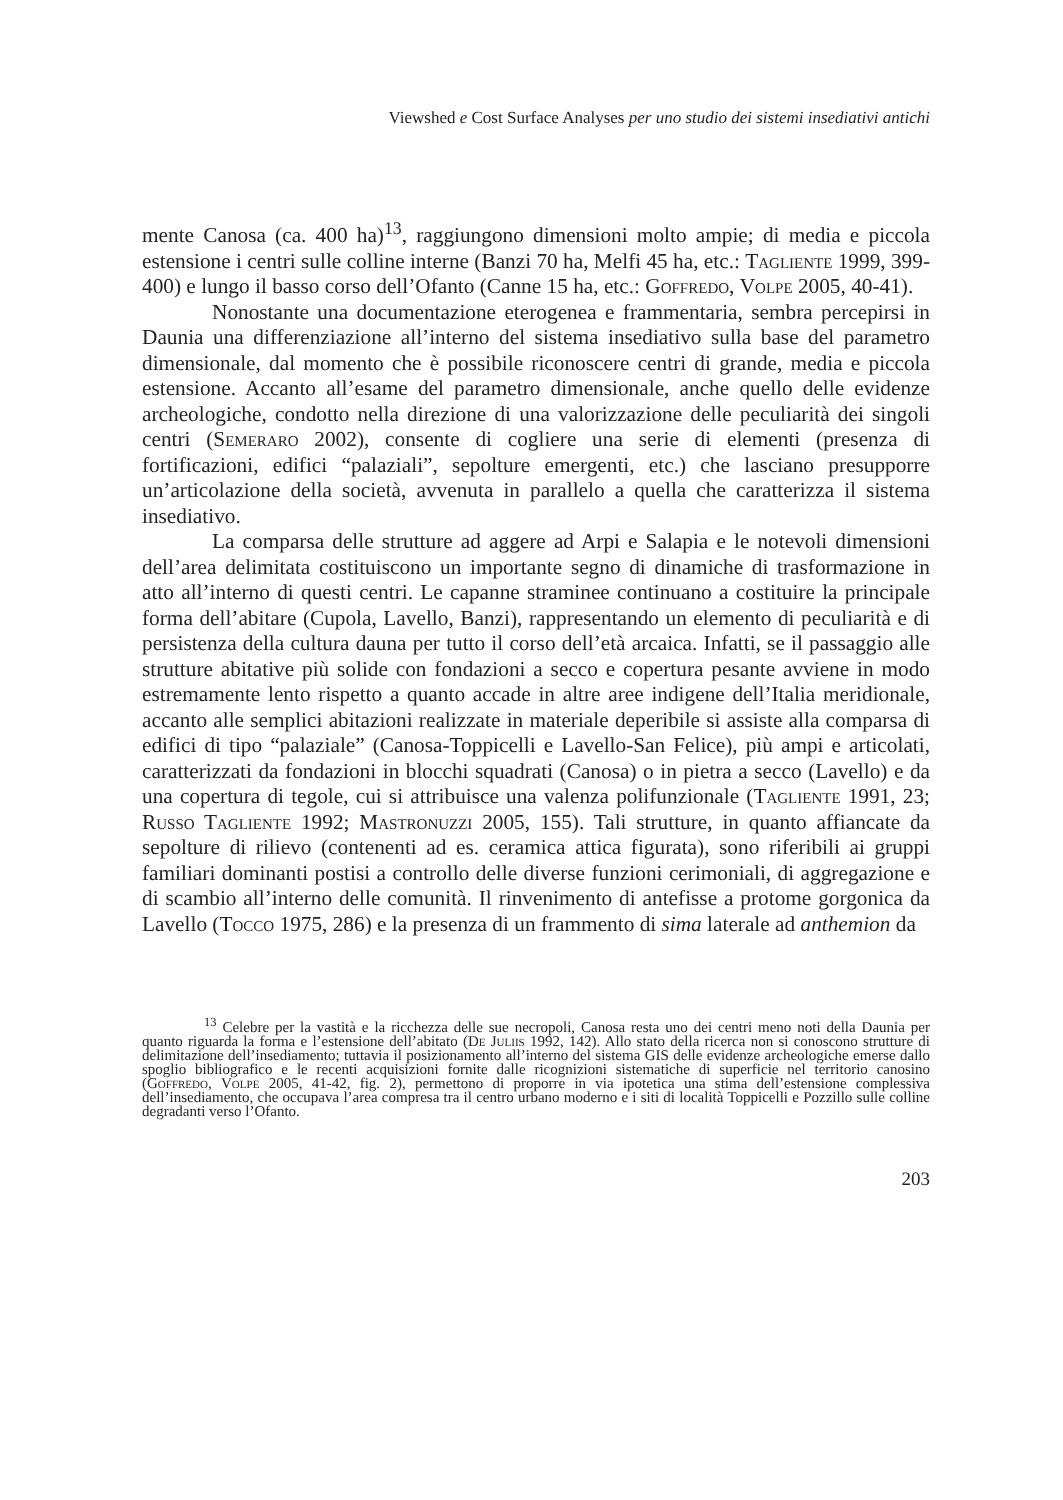Viewshed e Cost Surface Analyses per uno studio dei sistemi insediativi antichi
mente Canosa (ca. 400 ha)<sup>13</sup>, raggiungono dimensioni molto ampie; di media e piccola estensione i centri sulle colline interne (Banzi 70 ha, Melfi 45 ha, etc.: Tagliente 1999, 399-400) e lungo il basso corso dell’Ofanto (Canne 15 ha, etc.: Goffredo, Volpe 2005, 40-41).
Nonostante una documentazione eterogenea e frammentaria, sembra percepirsi in Daunia una differenziazione all’interno del sistema insediativo sulla base del parametro dimensionale, dal momento che è possibile riconoscere centri di grande, media e piccola estensione. Accanto all’esame del parametro dimensionale, anche quello delle evidenze archeologiche, condotto nella direzione di una valorizzazione delle peculiarità dei singoli centri (Semeraro 2002), consente di cogliere una serie di elementi (presenza di fortificazioni, edifici “palaziali”, sepolture emergenti, etc.) che lasciano presupporre un’articolazione della società, avvenuta in parallelo a quella che caratterizza il sistema insediativo.
La comparsa delle strutture ad aggere ad Arpi e Salapia e le notevoli dimensioni dell’area delimitata costituiscono un importante segno di dinamiche di trasformazione in atto all’interno di questi centri. Le capanne straminee continuano a costituire la principale forma dell’abitare (Cupola, Lavello, Banzi), rappresentando un elemento di peculiarità e di persistenza della cultura dauna per tutto il corso dell’età arcaica. Infatti, se il passaggio alle strutture abitative più solide con fondazioni a secco e copertura pesante avviene in modo estremamente lento rispetto a quanto accade in altre aree indigene dell’Italia meridionale, accanto alle semplici abitazioni realizzate in materiale deperibile si assiste alla comparsa di edifici di tipo “palaziale” (Canosa-Toppicelli e Lavello-San Felice), più ampi e articolati, caratterizzati da fondazioni in blocchi squadrati (Canosa) o in pietra a secco (Lavello) e da una copertura di tegole, cui si attribuisce una valenza polifunzionale (Tagliente 1991, 23; Russo Tagliente 1992; Mastronuzzi 2005, 155). Tali strutture, in quanto affiancate da sepolture di rilievo (contenenti ad es. ceramica attica figurata), sono riferibili ai gruppi familiari dominanti postisi a controllo delle diverse funzioni cerimoniali, di aggregazione e di scambio all’interno delle comunità. Il rinvenimento di antefisse a protome gorgonica da Lavello (Tocco 1975, 286) e la presenza di un frammento di sima laterale ad anthemion da
<sup>13</sup> Celebre per la vastità e la ricchezza delle sue necropoli, Canosa resta uno dei centri meno noti della Daunia per quanto riguarda la forma e l’estensione dell’abitato (De Juliis 1992, 142). Allo stato della ricerca non si conoscono strutture di delimitazione dell’insediamento; tuttavia il posizionamento all’interno del sistema GIS delle evidenze archeologiche emerse dallo spoglio bibliografico e le recenti acquisizioni fornite dalle ricognizioni sistematiche di superficie nel territorio canosino (Goffredo, Volpe 2005, 41-42, fig. 2), permettono di proporre in via ipotetica una stima dell’estensione complessiva dell’insediamento, che occupava l’area compresa tra il centro urbano moderno e i siti di località Toppicelli e Pozzillo sulle colline degradanti verso l’Ofanto.
203